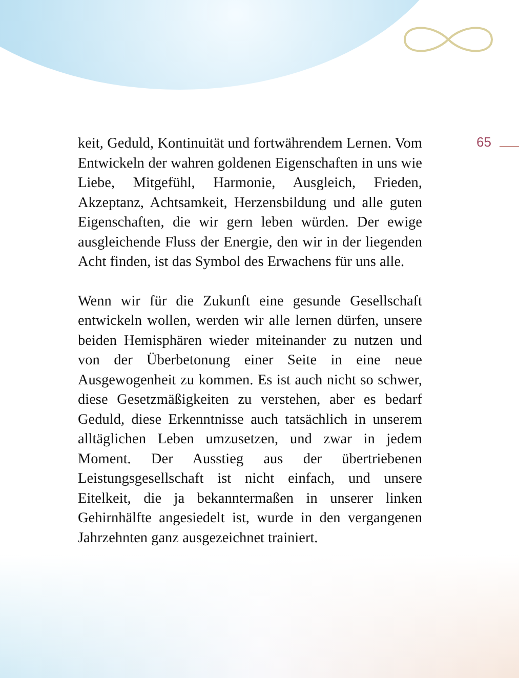65
keit, Geduld, Kontinuität und fortwährendem Lernen. Vom Entwickeln der wahren goldenen Eigenschaften in uns wie Liebe, Mitgefühl, Harmonie, Ausgleich, Frieden, Akzeptanz, Achtsamkeit, Herzensbildung und alle guten Eigenschaften, die wir gern leben würden. Der ewige ausgleichende Fluss der Energie, den wir in der liegenden Acht finden, ist das Symbol des Erwachens für uns alle.
Wenn wir für die Zukunft eine gesunde Gesellschaft entwickeln wollen, werden wir alle lernen dürfen, unsere beiden Hemisphären wieder miteinander zu nutzen und von der Überbetonung einer Seite in eine neue Ausgewogenheit zu kommen. Es ist auch nicht so schwer, diese Gesetzmäßigkeiten zu verstehen, aber es bedarf Geduld, diese Erkenntnisse auch tatsächlich in unserem alltäglichen Leben umzusetzen, und zwar in jedem Moment. Der Ausstieg aus der übertriebenen Leistungsgesellschaft ist nicht einfach, und unsere Eitelkeit, die ja bekanntermaßen in unserer linken Gehirnhälfte angesiedelt ist, wurde in den vergangenen Jahrzehnten ganz ausgezeichnet trainiert.